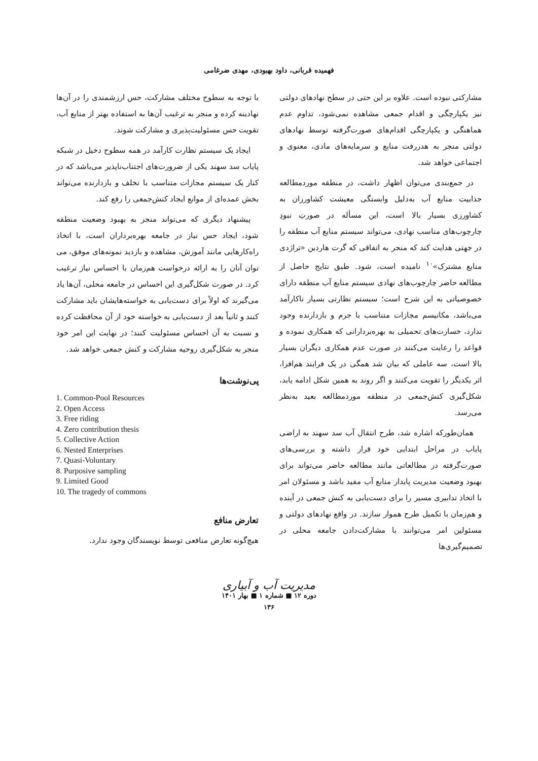فهمیده قربانی، داود بهبودی، مهدی ضرغامی
مشارکتی نبوده است. علاوه بر این حتی در سطح نهادهای دولتی نیز یکپارچگی و اقدام جمعی مشاهده نمی‌شود، تداوم عدم هماهنگی و یکپارچگی اقدام‌های صورت‌گرفته توسط نهادهای دولتی منجر به هدررفت منابع و سرمایه‌های مادی، معنوی و اجتماعی خواهد شد.
در جمع‌بندی می‌توان اظهار داشت، در منطقه موردمطالعه جذابیت منابع آب به‌دلیل وابستگی معیشت کشاورزان به کشاورزی بسیار بالا است، این مسأله در صورتِ نبودِ چارچوب‌های مناسب نهادی، می‌تواند سیستم منابع آب منطقه را در جهتی هدایت کند که منجر به اتفاقی که گرت هاردین «تراژدی منابع مشترک»<sup>۱۰</sup> نامیده است، شود. طبق نتایج حاصل از مطالعه حاضر چارچوب‌های نهادی سیستم منابع آب منطقه دارای خصوصیاتی به این شرح است؛ سیستم نظارتی بسیار ناکارآمد می‌باشد، مکانیسم مجازات متناسب با جرم و بازدارنده وجود ندارد، خسارت‌های تحمیلی به بهره‌بردارانی که همکاری نموده و قواعد را رعایت می‌کنند در صورت عدم همکاری دیگران بسیار بالا است، سه عاملی که بیان شد همگی در یک فرایند هم‌افزا، اثر یکدیگر را تقویت می‌کنند و اگر روند به همین شکل ادامه یابد، شکل‌گیری کنش‌جمعی در منطقه موردمطالعه بعید به‌نظر می‌رسد.
همان‌طورکه اشاره شد، طرح انتقال آب سد سهند به اراضی پایاب در مراحل ابتدایی خود قرار داشته و بررسی‌های صورت‌گرفته در مطالعاتی مانند مطالعه حاضر می‌تواند برای بهبود وضعیت مدیریت پایدار منابع آب مفید باشد و مسئولان امر با اتخاذ تدابیری مسیر را برای دست‌یابی به کنش جمعی در آینده و هم‌زمان با تکمیل طرح هموار سازند. در واقع نهادهای دولتی و مسئولین امر می‌توانند با مشارکت‌دادن جامعه محلی در تصمیم‌گیری‌ها
با توجه به سطوح مختلف مشارکت، حس ارزشمندی را در آن‌ها نهادینه کرده و منجر به ترغیب آن‌ها به استفاده بهتر از منابع آب، تقویت حس مسئولیت‌پذیری و مشارکت شوند.
ایجاد یک سیستم نظارت کارآمد در همه سطوح دخیل در شبکه پایاب سد سهند یکی از ضرورت‌های اجتناب‌ناپذیر می‌باشد که در کنار یک سیستم مجازات متناسب با تخلف و بازدارنده می‌تواند بخش عمده‌ای از موانع ایجاد کنش‌جمعی را رفع کند.
پیشنهاد دیگری که می‌تواند منجر به بهبود وضعیت منطقه شود، ایجاد حس نیاز در جامعه بهره‌برداران است، با اتخاذ راه‌کارهایی مانند آموزش، مشاهده و بازدید نمونه‌های موفق، می توان آنان را به ارائه درخواست هم‌زمان با احساس نیاز ترغیب کرد. در صورت شکل‌گیری این احساس در جامعه محلی، آن‌ها یاد می‌گیرند که اولاً برای دست‌یابی به خواسته‌هایشان باید مشارکت کنند و ثانیاً بعد از دست‌یابی به خواسته خود از آن محافظت کرده و نسبت به آن احساس مسئولیت کنند؛ در نهایت این امر خود منجر به شکل‌گیری روحیه مشارکت و کنش جمعی خواهد شد.
پی‌نوشت‌ها
1. Common-Pool Resources
2. Open Access
3. Free riding
4. Zero contribution thesis
5. Collective Action
6. Nested Enterprises
7. Quasi-Voluntary
8. Purposive sampling
9. Limited Good
10. The tragedy of commons
تعارض منافع
هیچ‌گونه تعارض منافعی توسط نویسندگان وجود ندارد.
مدیریت آب و آبیاری
دوره ۱۲ ■ شماره ۱ ■ بهار ۱۴۰۱
۱۳۶